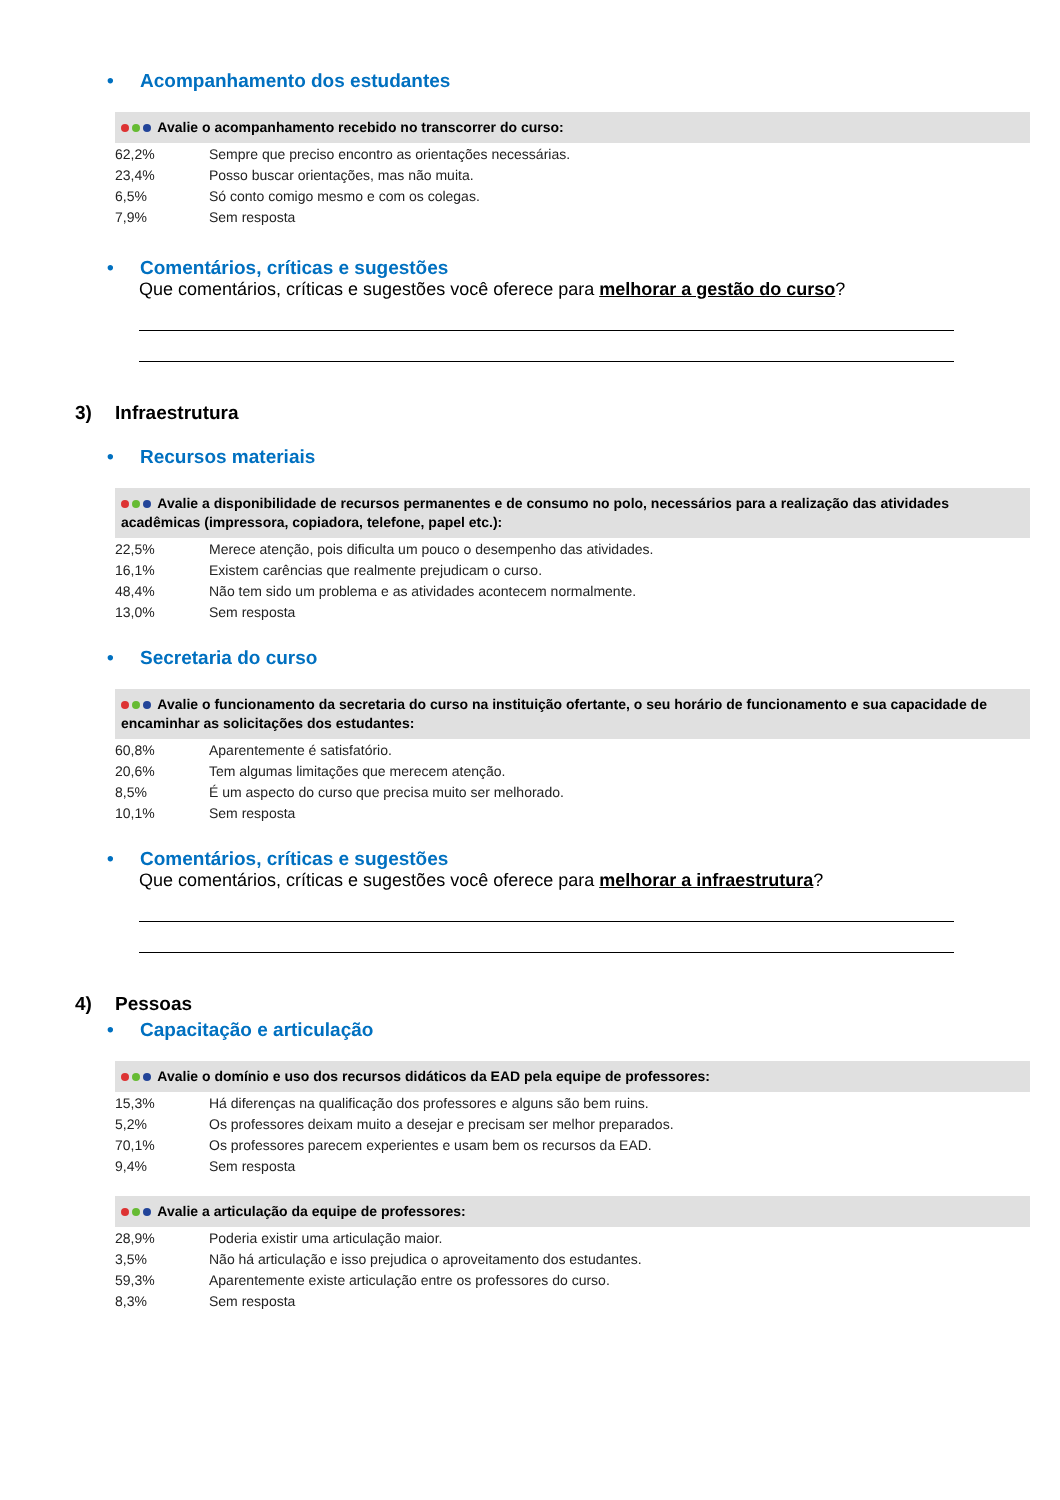• Acompanhamento dos estudantes
Avalie o acompanhamento recebido no transcorrer do curso:
| 62,2% | Sempre que preciso encontro as orientações necessárias. |
| 23,4% | Posso buscar orientações, mas não muita. |
| 6,5% | Só conto comigo mesmo e com os colegas. |
| 7,9% | Sem resposta |
• Comentários, críticas e sugestões
Que comentários, críticas e sugestões você oferece para melhorar a gestão do curso?
3) Infraestrutura
• Recursos materiais
Avalie a disponibilidade de recursos permanentes e de consumo no polo, necessários para a realização das atividades acadêmicas (impressora, copiadora, telefone, papel etc.):
| 22,5% | Merece atenção, pois dificulta um pouco o desempenho das atividades. |
| 16,1% | Existem carências que realmente prejudicam o curso. |
| 48,4% | Não tem sido um problema e as atividades acontecem normalmente. |
| 13,0% | Sem resposta |
• Secretaria do curso
Avalie o funcionamento da secretaria do curso na instituição ofertante, o seu horário de funcionamento e sua capacidade de encaminhar as solicitações dos estudantes:
| 60,8% | Aparentemente é satisfatório. |
| 20,6% | Tem algumas limitações que merecem atenção. |
| 8,5% | É um aspecto do curso que precisa muito ser melhorado. |
| 10,1% | Sem resposta |
• Comentários, críticas e sugestões
Que comentários, críticas e sugestões você oferece para melhorar a infraestrutura?
4) Pessoas
• Capacitação e articulação
Avalie o domínio e uso dos recursos didáticos da EAD pela equipe de professores:
| 15,3% | Há diferenças na qualificação dos professores e alguns são bem ruins. |
| 5,2% | Os professores deixam muito a desejar e precisam ser melhor preparados. |
| 70,1% | Os professores parecem experientes e usam bem os recursos da EAD. |
| 9,4% | Sem resposta |
Avalie a articulação da equipe de professores:
| 28,9% | Poderia existir uma articulação maior. |
| 3,5% | Não há articulação e isso prejudica o aproveitamento dos estudantes. |
| 59,3% | Aparentemente existe articulação entre os professores do curso. |
| 8,3% | Sem resposta |